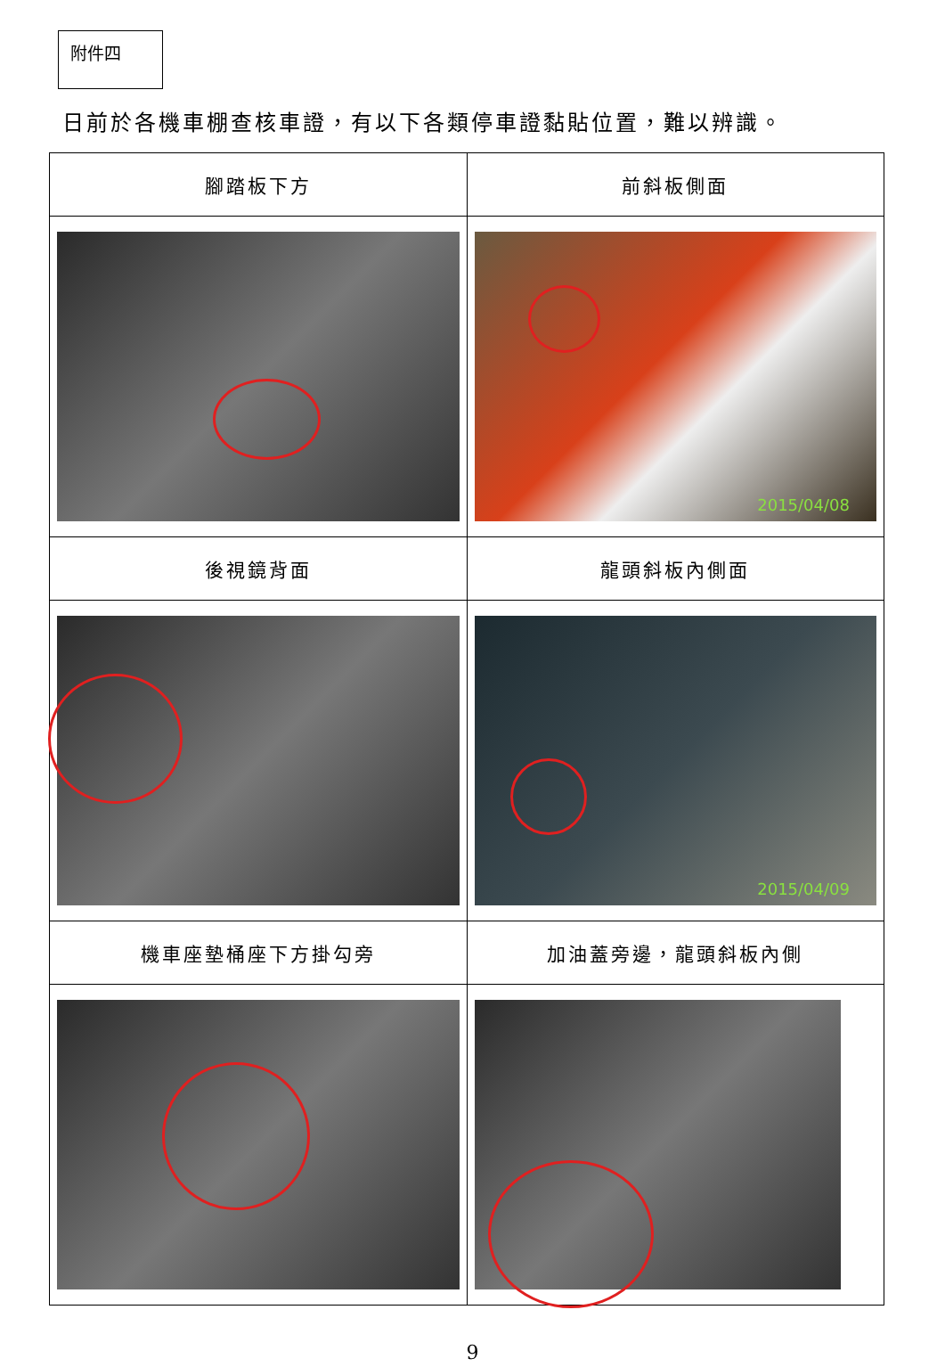附件四
日前於各機車棚查核車證，有以下各類停車證黏貼位置，難以辨識。
| 腳踏板下方 | 前斜板側面 |
| --- | --- |
| | 2015/04/08 |
| 後視鏡背面 | 龍頭斜板內側面 |
| | 2015/04/09 |
| 機車座墊桶座下方掛勾旁 | 加油蓋旁邊，龍頭斜板內側 |
9